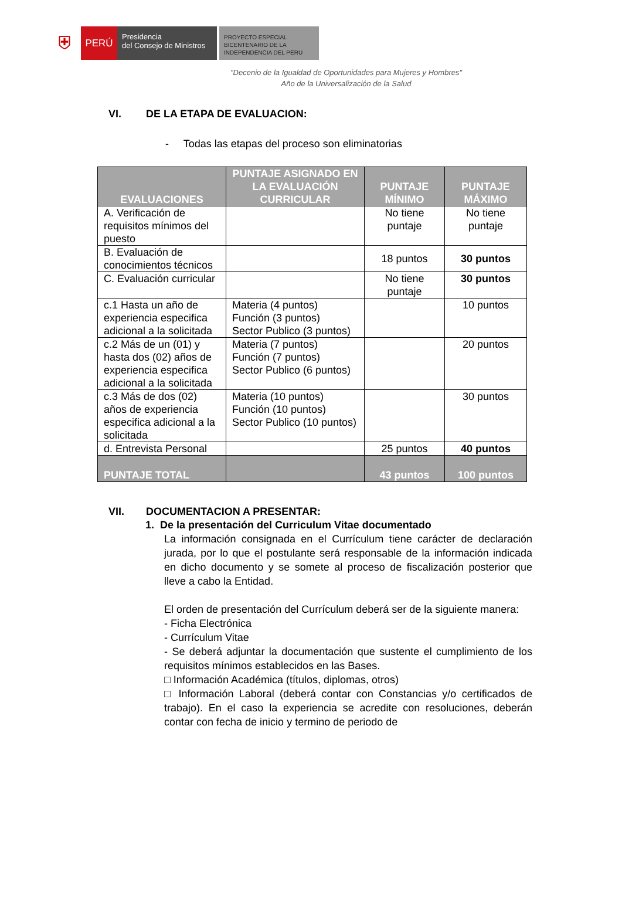⛨
PERÚ
Presidencia
del Consejo de Ministros
PROYECTO ESPECIAL
BICENTENARIO DE LA
INDEPENDENCIA DEL PERU
"Decenio de la Igualdad de Oportunidades para Mujeres y Hombres"
Año de la Universalización de la Salud
VI. DE LA ETAPA DE EVALUACION:
- Todas las etapas del proceso son eliminatorias
| EVALUACIONES | PUNTAJE ASIGNADO EN LA EVALUACIÓN CURRICULAR | PUNTAJE MÍNIMO | PUNTAJE MÁXIMO |
| --- | --- | --- | --- |
| A. Verificación de requisitos mínimos del puesto | | No tiene puntaje | No tiene puntaje |
| B. Evaluación de conocimientos técnicos | | 18 puntos | 30 puntos |
| C. Evaluación curricular | | No tiene puntaje | 30 puntos |
| c.1 Hasta un año de experiencia especifica adicional a la solicitada | Materia (4 puntos) Función (3 puntos) Sector Publico (3 puntos) | | 10 puntos |
| c.2 Más de un (01) y hasta dos (02) años de experiencia especifica adicional a la solicitada | Materia (7 puntos) Función (7 puntos) Sector Publico (6 puntos) | | 20 puntos |
| c.3 Más de dos (02) años de experiencia especifica adicional a la solicitada | Materia (10 puntos) Función (10 puntos) Sector Publico (10 puntos) | | 30 puntos |
| d. Entrevista Personal | | 25 puntos | 40 puntos |
| PUNTAJE TOTAL | | 43 puntos | 100 puntos |
VII. DOCUMENTACION A PRESENTAR:
1. De la presentación del Curriculum Vitae documentado
La información consignada en el Currículum tiene carácter de declaración jurada, por lo que el postulante será responsable de la información indicada en dicho documento y se somete al proceso de fiscalización posterior que lleve a cabo la Entidad.
El orden de presentación del Currículum deberá ser de la siguiente manera:
- Ficha Electrónica
- Currículum Vitae
- Se deberá adjuntar la documentación que sustente el cumplimiento de los requisitos mínimos establecidos en las Bases.
□ Información Académica (títulos, diplomas, otros)
□ Información Laboral (deberá contar con Constancias y/o certificados de trabajo). En el caso la experiencia se acredite con resoluciones, deberán contar con fecha de inicio y termino de periodo de